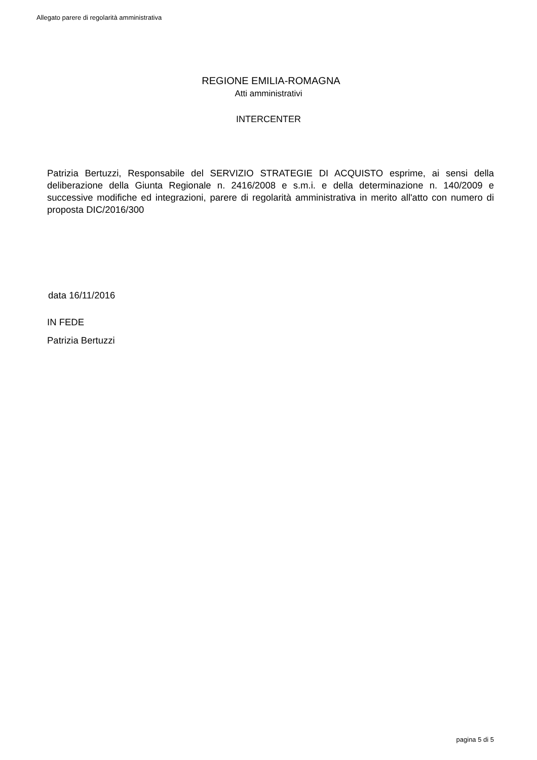Allegato parere di regolarità amministrativa
REGIONE EMILIA-ROMAGNA
Atti amministrativi
INTERCENTER
Patrizia Bertuzzi, Responsabile del SERVIZIO STRATEGIE DI ACQUISTO esprime, ai sensi della deliberazione della Giunta Regionale n. 2416/2008 e s.m.i. e della determinazione n. 140/2009 e successive modifiche ed integrazioni, parere di regolarità amministrativa in merito all'atto con numero di proposta DIC/2016/300
data 16/11/2016
IN FEDE
Patrizia Bertuzzi
pagina 5 di 5